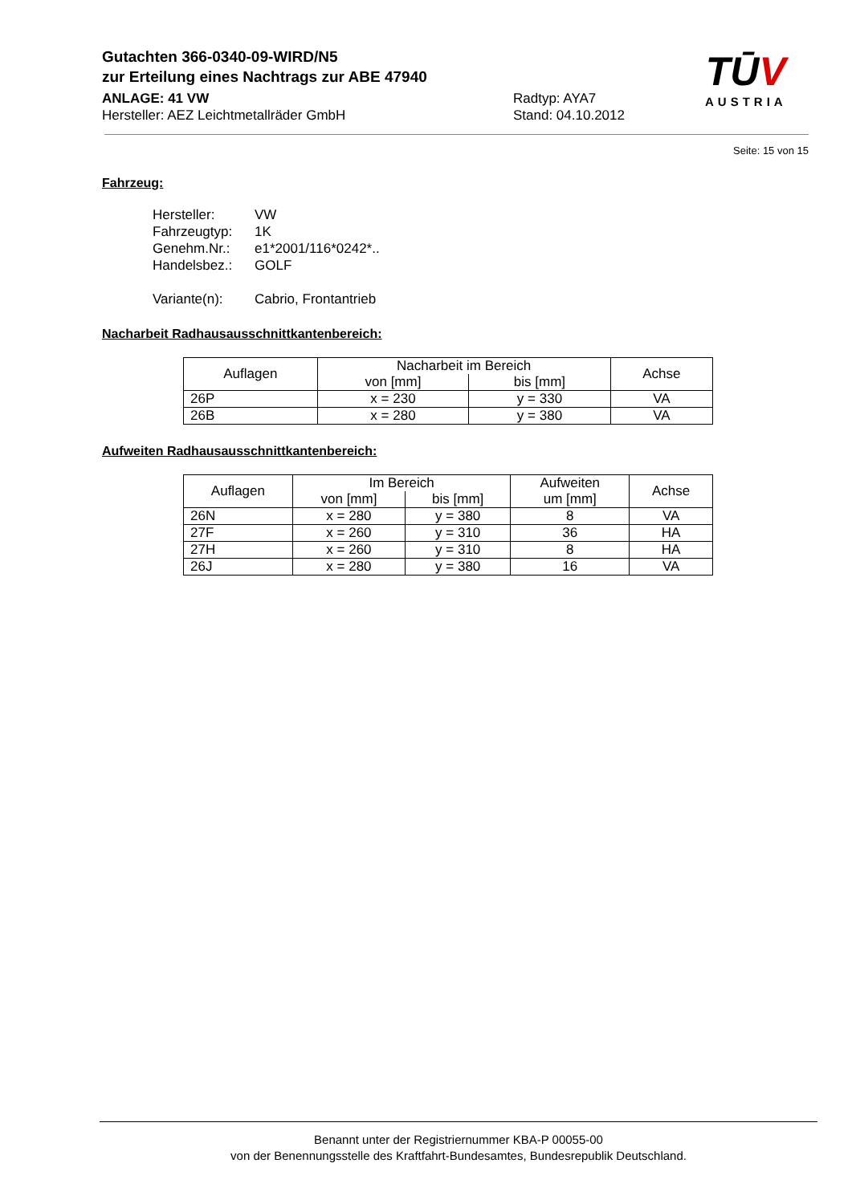Gutachten 366-0340-09-WIRD/N5
zur Erteilung eines Nachtrags zur ABE 47940
ANLAGE: 41 VW Radtyp: AYA7
Hersteller: AEZ Leichtmetallräder GmbH Stand: 04.10.2012
TŪV
AUSTRIA
Seite: 15 von 15
Fahrzeug:
Hersteller: VW
Fahrzeugtyp: 1K
Genehm.Nr.: e1*2001/116*0242*..
Handelsbez.: GOLF
Variante(n): Cabrio, Frontantrieb
Nacharbeit Radhausausschnittkantenbereich:
| Auflagen | Nacharbeit im Bereich | | Achse |
| --- | --- | --- | --- |
| | von [mm] | bis [mm] | |
| 26P | x = 230 | y = 330 | VA |
| 26B | x = 280 | y = 380 | VA |
Aufweiten Radhausausschnittkantenbereich:
| Auflagen | Im Bereich | | Aufweiten um [mm] | Achse |
| --- | --- | --- | --- | --- |
| | von [mm] | bis [mm] | | |
| 26N | x = 280 | y = 380 | 8 | VA |
| 27F | x = 260 | y = 310 | 36 | HA |
| 27H | x = 260 | y = 310 | 8 | HA |
| 26J | x = 280 | y = 380 | 16 | VA |
Benannt unter der Registriernummer KBA-P 00055-00
von der Benennungsstelle des Kraftfahrt-Bundesamtes, Bundesrepublik Deutschland.